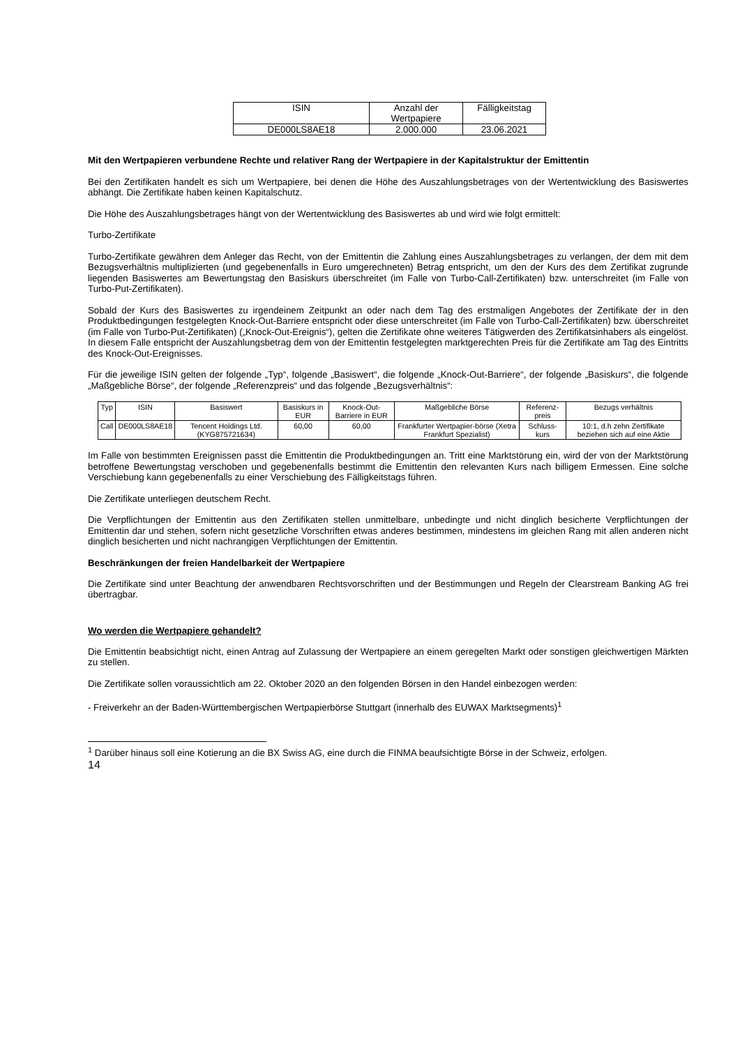| ISIN | Anzahl der Wertpapiere | Fälligkeitstag |
| --- | --- | --- |
| DE000LS8AE18 | 2.000.000 | 23.06.2021 |
Mit den Wertpapieren verbundene Rechte und relativer Rang der Wertpapiere in der Kapitalstruktur der Emittentin
Bei den Zertifikaten handelt es sich um Wertpapiere, bei denen die Höhe des Auszahlungsbetrages von der Wertentwicklung des Basiswertes abhängt. Die Zertifikate haben keinen Kapitalschutz.
Die Höhe des Auszahlungsbetrages hängt von der Wertentwicklung des Basiswertes ab und wird wie folgt ermittelt:
Turbo-Zertifikate
Turbo-Zertifikate gewähren dem Anleger das Recht, von der Emittentin die Zahlung eines Auszahlungsbetrages zu verlangen, der dem mit dem Bezugsverhältnis multiplizierten (und gegebenenfalls in Euro umgerechneten) Betrag entspricht, um den der Kurs des dem Zertifikat zugrunde liegenden Basiswertes am Bewertungstag den Basiskurs überschreitet (im Falle von Turbo-Call-Zertifikaten) bzw. unterschreitet (im Falle von Turbo-Put-Zertifikaten).
Sobald der Kurs des Basiswertes zu irgendeinem Zeitpunkt an oder nach dem Tag des erstmaligen Angebotes der Zertifikate der in den Produktbedingungen festgelegten Knock-Out-Barriere entspricht oder diese unterschreitet (im Falle von Turbo-Call-Zertifikaten) bzw. überschreitet (im Falle von Turbo-Put-Zertifikaten) („Knock-Out-Ereignis“), gelten die Zertifikate ohne weiteres Tätigwerden des Zertifikatsinhabers als eingelöst. In diesem Falle entspricht der Auszahlungsbetrag dem von der Emittentin festgelegten marktgerechten Preis für die Zertifikate am Tag des Eintritts des Knock-Out-Ereignisses.
Für die jeweilige ISIN gelten der folgende „Typ“, folgende „Basiswert“, die folgende „Knock-Out-Barriere“, der folgende „Basiskurs“, die folgende „Maßgebliche Börse“, der folgende „Referenzpreis“ und das folgende „Bezugsverhältnis“:
| Typ | ISIN | Basiswert | Basiskurs in EUR | Knock-Out-Barriere in EUR | Maßgebliche Börse | Referenz-preis | Bezugs verhältnis |
| --- | --- | --- | --- | --- | --- | --- | --- |
| Call | DE000LS8AE18 | Tencent Holdings Ltd. (KYG875721634) | 60,00 | 60,00 | Frankfurter Wertpapier-börse (Xetra Frankfurt Spezialist) | Schluss-kurs | 10:1, d.h zehn Zertifikate beziehen sich auf eine Aktie |
Im Falle von bestimmten Ereignissen passt die Emittentin die Produktbedingungen an. Tritt eine Marktstörung ein, wird der von der Marktstörung betroffene Bewertungstag verschoben und gegebenenfalls bestimmt die Emittentin den relevanten Kurs nach billigem Ermessen. Eine solche Verschiebung kann gegebenenfalls zu einer Verschiebung des Fälligkeitstags führen.
Die Zertifikate unterliegen deutschem Recht.
Die Verpflichtungen der Emittentin aus den Zertifikaten stellen unmittelbare, unbedingte und nicht dinglich besicherte Verpflichtungen der Emittentin dar und stehen, sofern nicht gesetzliche Vorschriften etwas anderes bestimmen, mindestens im gleichen Rang mit allen anderen nicht dinglich besicherten und nicht nachrangigen Verpflichtungen der Emittentin.
Beschränkungen der freien Handelbarkeit der Wertpapiere
Die Zertifikate sind unter Beachtung der anwendbaren Rechtsvorschriften und der Bestimmungen und Regeln der Clearstream Banking AG frei übertragbar.
Wo werden die Wertpapiere gehandelt?
Die Emittentin beabsichtigt nicht, einen Antrag auf Zulassung der Wertpapiere an einem geregelten Markt oder sonstigen gleichwertigen Märkten zu stellen.
Die Zertifikate sollen voraussichtlich am 22. Oktober 2020 an den folgenden Börsen in den Handel einbezogen werden:
- Freiverkehr an der Baden-Württembergischen Wertpapierbörse Stuttgart (innerhalb des EUWAX Marktsegments)<sup>1</sup>
<sup>1</sup> Darüber hinaus soll eine Kotierung an die BX Swiss AG, eine durch die FINMA beaufsichtigte Börse in der Schweiz, erfolgen.
14